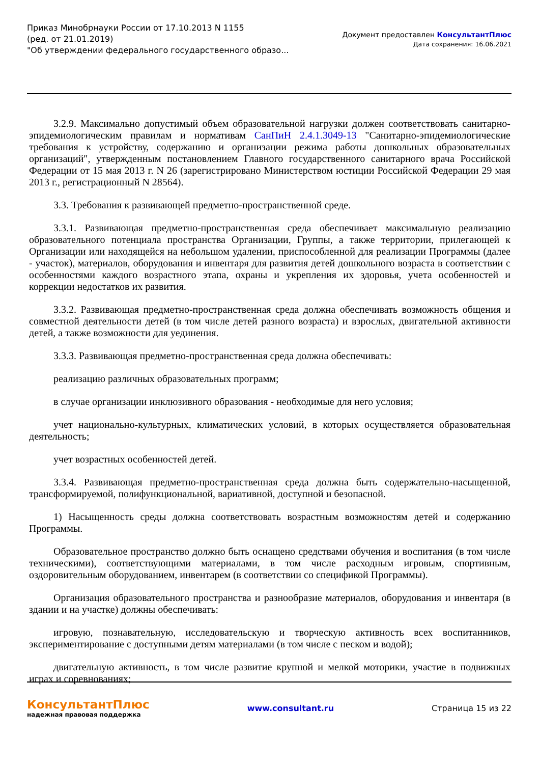Приказ Минобрнауки России от 17.10.2013 N 1155
(ред. от 21.01.2019)
"Об утверждении федерального государственного образо...
Документ предоставлен КонсультантПлюс
Дата сохранения: 16.06.2021
3.2.9. Максимально допустимый объем образовательной нагрузки должен соответствовать санитарно-эпидемиологическим правилам и нормативам СанПиН 2.4.1.3049-13 "Санитарно-эпидемиологические требования к устройству, содержанию и организации режима работы дошкольных образовательных организаций", утвержденным постановлением Главного государственного санитарного врача Российской Федерации от 15 мая 2013 г. N 26 (зарегистрировано Министерством юстиции Российской Федерации 29 мая 2013 г., регистрационный N 28564).
3.3. Требования к развивающей предметно-пространственной среде.
3.3.1. Развивающая предметно-пространственная среда обеспечивает максимальную реализацию образовательного потенциала пространства Организации, Группы, а также территории, прилегающей к Организации или находящейся на небольшом удалении, приспособленной для реализации Программы (далее - участок), материалов, оборудования и инвентаря для развития детей дошкольного возраста в соответствии с особенностями каждого возрастного этапа, охраны и укрепления их здоровья, учета особенностей и коррекции недостатков их развития.
3.3.2. Развивающая предметно-пространственная среда должна обеспечивать возможность общения и совместной деятельности детей (в том числе детей разного возраста) и взрослых, двигательной активности детей, а также возможности для уединения.
3.3.3. Развивающая предметно-пространственная среда должна обеспечивать:
реализацию различных образовательных программ;
в случае организации инклюзивного образования - необходимые для него условия;
учет национально-культурных, климатических условий, в которых осуществляется образовательная деятельность;
учет возрастных особенностей детей.
3.3.4. Развивающая предметно-пространственная среда должна быть содержательно-насыщенной, трансформируемой, полифункциональной, вариативной, доступной и безопасной.
1) Насыщенность среды должна соответствовать возрастным возможностям детей и содержанию Программы.
Образовательное пространство должно быть оснащено средствами обучения и воспитания (в том числе техническими), соответствующими материалами, в том числе расходным игровым, спортивным, оздоровительным оборудованием, инвентарем (в соответствии со спецификой Программы).
Организация образовательного пространства и разнообразие материалов, оборудования и инвентаря (в здании и на участке) должны обеспечивать:
игровую, познавательную, исследовательскую и творческую активность всех воспитанников, экспериментирование с доступными детям материалами (в том числе с песком и водой);
двигательную активность, в том числе развитие крупной и мелкой моторики, участие в подвижных играх и соревнованиях;
КонсультантПлюс
надежная правовая поддержка
www.consultant.ru Страница 15 из 22